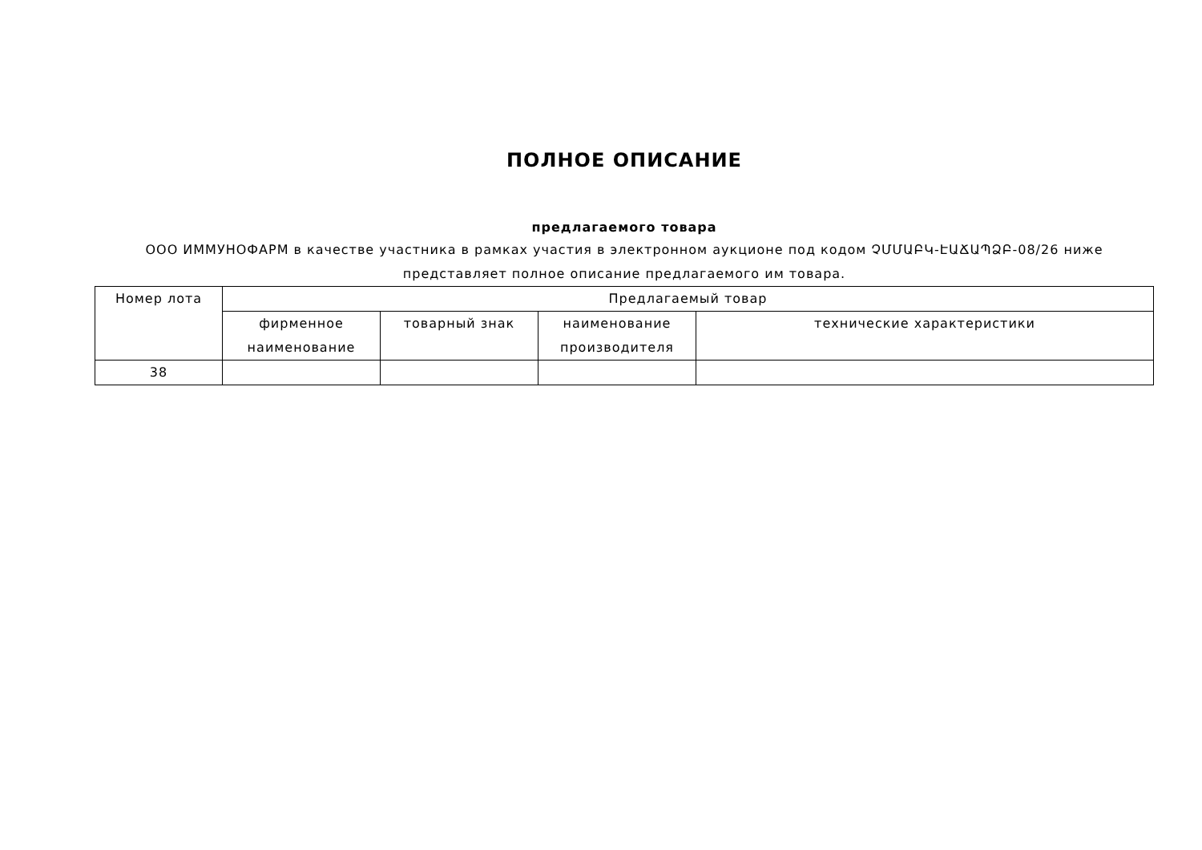ПОЛНОЕ ОПИСАНИЕ
предлагаемого товара
ООО ИММУНОФАРМ в качестве участника в рамках участия в электронном аукционе под кодом ՉՄՄԱԲԿ-ԷԱՃԱՊՁԲ-08/26 ниже представляет полное описание предлагаемого им товара.
| Номер лота | Предлагаемый товар | | | |
| --- | --- | --- | --- | --- |
| | фирменное наименование | товарный знак | наименование производителя | технические характеристики |
| 38 | | | | |